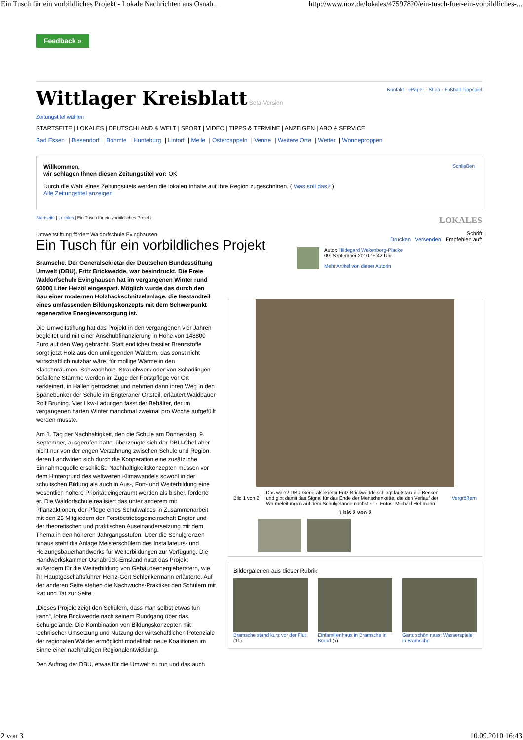Ein Tusch für ein vorbildliches Projekt - Lokale Nachrichten aus Osnab... http://www.noz.de/lokales/47597820/ein-tusch-fuer-ein-vorbildliches-...
Feedback »
Wittlager Kreisblatt Beta-Version
Kontakt · ePaper · Shop · Fußball-Tippspiel
Zeitungstitel wählen
STARTSEITE | LOKALES | DEUTSCHLAND & WELT | SPORT | VIDEO | TIPPS & TERMINE | ANZEIGEN | ABO & SERVICE
Bad Essen | Bissendorf | Bohmte | Hunteburg | Lintorf | Melle | Ostercappeln | Venne | Weitere Orte | Wetter | Wonneproppen
Schließen
Willkommen,
wir schlagen Ihnen diesen Zeitungstitel vor: OK
Durch die Wahl eines Zeitungstitels werden die lokalen Inhalte auf Ihre Region zugeschnitten. ( Was soll das? )
Alle Zeitungstitel anzeigen
Startseite | Lokales | Ein Tusch für ein vorbildliches Projekt LOKALES
Umweltstiftung fördert Waldorfschule Evinghausen
Ein Tusch für ein vorbildliches Projekt
Bramsche. Der Generalsekretär der Deutschen Bundesstiftung Umwelt (DBU), Fritz Brickwedde, war beeindruckt. Die Freie Waldorfschule Evinghausen hat im vergangenen Winter rund 60000 Liter Heizöl eingespart. Möglich wurde das durch den Bau einer modernen Holzhackschnitzelanlage, die Bestandteil eines umfassenden Bildungskonzepts mit dem Schwerpunkt regenerative Energieversorgung ist.
Die Umweltstiftung hat das Projekt in den vergangenen vier Jahren begleitet und mit einer Anschubfinanzierung in Höhe von 148800 Euro auf den Weg gebracht. Statt endlicher fossiler Brennstoffe sorgt jetzt Holz aus den umliegenden Wäldern, das sonst nicht wirtschaftlich nutzbar wäre, für mollige Wärme in den Klassenräumen. Schwachholz, Strauchwerk oder von Schädlingen befallene Stämme werden im Zuge der Forstpflege vor Ort zerkleinert, in Hallen getrocknet und nehmen dann ihren Weg in den Spänebunker der Schule im Engteraner Ortsteil, erläutert Waldbauer Rolf Bruning. Vier Lkw-Ladungen fasst der Behälter, der im vergangenen harten Winter manchmal zweimal pro Woche aufgefüllt werden musste.
Am 1. Tag der Nachhaltigkeit, den die Schule am Donnerstag, 9. September, ausgerufen hatte, überzeugte sich der DBU-Chef aber nicht nur von der engen Verzahnung zwischen Schule und Region, deren Landwirten sich durch die Kooperation eine zusätzliche Einnahmequelle erschließt. Nachhaltigkeitskonzepten müssen vor dem Hintergrund des weltweiten Klimawandels sowohl in der schulischen Bildung als auch in Aus-, Fort- und Weiterbildung eine wesentlich höhere Priorität eingeräumt werden als bisher, forderte er. Die Waldorfschule realisiert das unter anderem mit Pflanzaktionen, der Pflege eines Schulwaldes in Zusammenarbeit mit den 25 Mitgliedern der Forstbetriebsgemeinschaft Engter und der theoretischen und praktischen Auseinandersetzung mit dem Thema in den höheren Jahrgangsstufen. Über die Schulgrenzen hinaus steht die Anlage Meisterschülern des Installateurs- und Heizungsbauerhandwerks für Weiterbildungen zur Verfügung. Die Handwerkskammer Osnabrück-Emsland nutzt das Projekt außerdem für die Weiterbildung von Gebäudeenergieberatern, wie ihr Hauptgeschäftsführer Heinz-Gert Schlenkermann erläuterte. Auf der anderen Seite stehen die Nachwuchs-Praktiker den Schülern mit Rat und Tat zur Seite.
„Dieses Projekt zeigt den Schülern, dass man selbst etwas tun kann“, lobte Brickwedde nach seinem Rundgang über das Schulgelände. Die Kombination von Bildungskonzepten mit technischer Umsetzung und Nutzung der wirtschaftlichen Potenziale der regionalen Wälder ermöglicht modellhaft neue Koalitionen im Sinne einer nachhaltigen Regionalentwicklung.
Den Auftrag der DBU, etwas für die Umwelt zu tun und das auch
Schrift
Drucken Versenden Empfehlen auf:
Autor: Hildegard Wekenborg-Placke
09. September 2010 16:42 Uhr
Mehr Artikel von dieser Autorin
Bild 1 von 2 Das war's! DBU-Generalsekretär Fritz Brickwedde schlägt lautstark die Becken und gibt damit das Signal für das Ende der Menschenkette, die den Verlauf der Wärmeleitungen auf dem Schulgelände nachstellte. Fotos: Michael Hehmann Vergrößern
1 bis 2 von 2
Bildergalerien aus dieser Rubrik
Bramsche stand kurz vor der Flut (11)
Einfamilienhaus in Bramsche in Brand (7)
Ganz schön nass: Wasserspiele in Bramsche
2 von 3 10.09.2010 16:43